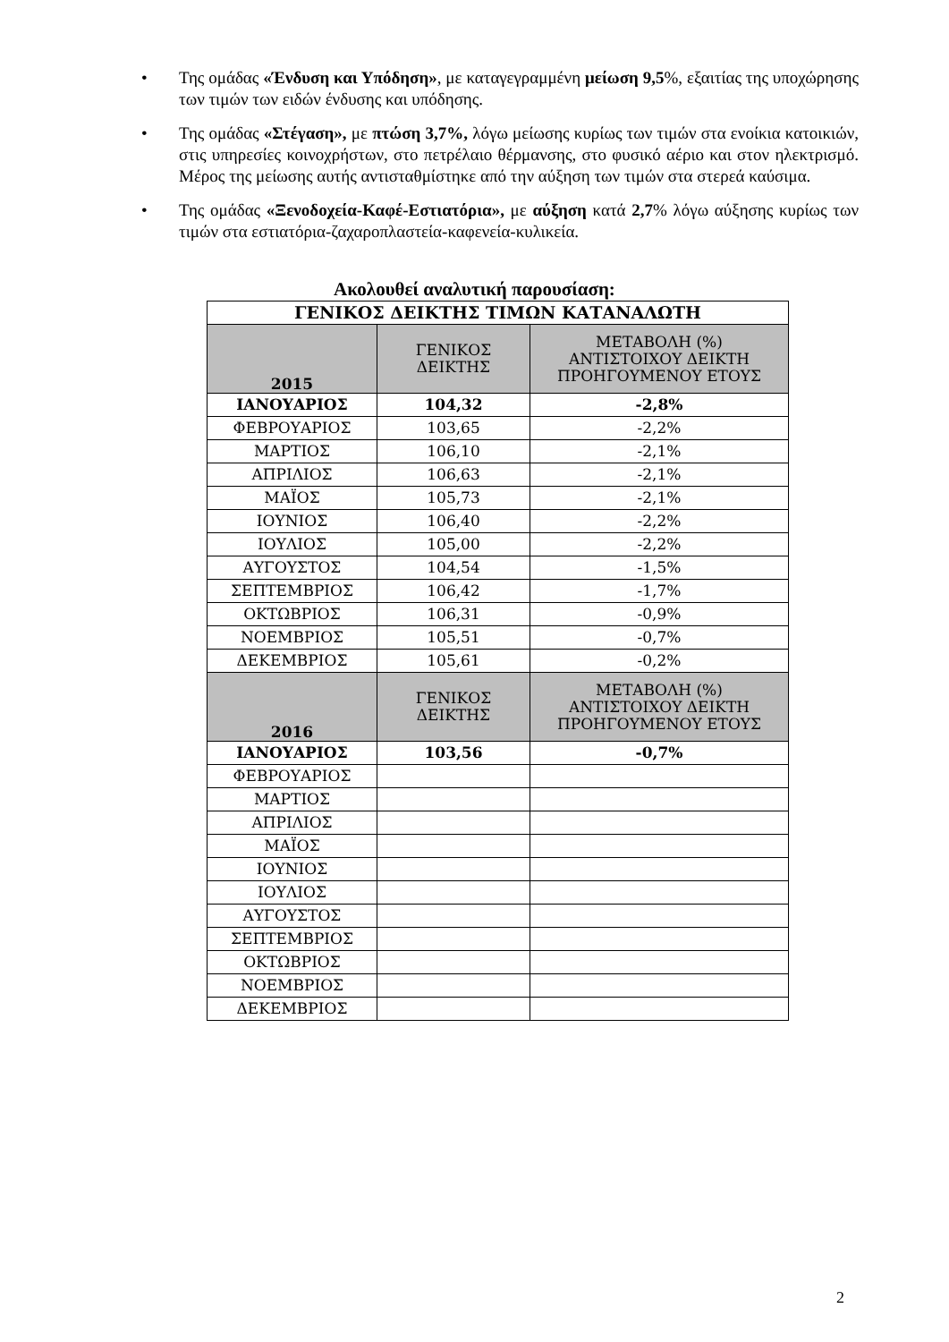• Της ομάδας «Ένδυση και Υπόδηση», με καταγεγραμμένη μείωση 9,5%, εξαιτίας της υποχώρησης των τιμών των ειδών ένδυσης και υπόδησης.
• Της ομάδας «Στέγαση», με πτώση 3,7%, λόγω μείωσης κυρίως των τιμών στα ενοίκια κατοικιών, στις υπηρεσίες κοινοχρήστων, στο πετρέλαιο θέρμανσης, στο φυσικό αέριο και στον ηλεκτρισμό. Μέρος της μείωσης αυτής αντισταθμίστηκε από την αύξηση των τιμών στα στερεά καύσιμα.
• Της ομάδας «Ξενοδοχεία-Καφέ-Εστιατόρια», με αύξηση κατά 2,7% λόγω αύξησης κυρίως των τιμών στα εστιατόρια-ζαχαροπλαστεία-καφενεία-κυλικεία.
Ακολουθεί αναλυτική παρουσίαση:
| ΓΕΝΙΚΟΣ ΔΕΙΚΤΗΣ ΤΙΜΩΝ ΚΑΤΑΝΑΛΩΤΗ | | |
| --- | --- | --- |
| 2015 | ΓΕΝΙΚΟΣ ΔΕΙΚΤΗΣ | ΜΕΤΑΒΟΛΗ (%) ΑΝΤΙΣΤΟΙΧΟΥ ΔΕΙΚΤΗ ΠΡΟΗΓΟΥΜΕΝΟΥ ΕΤΟΥΣ |
| ΙΑΝΟΥΑΡΙΟΣ | 104,32 | -2,8% |
| ΦΕΒΡΟΥΑΡΙΟΣ | 103,65 | -2,2% |
| ΜΑΡΤΙΟΣ | 106,10 | -2,1% |
| ΑΠΡΙΛΙΟΣ | 106,63 | -2,1% |
| ΜΑΪΟΣ | 105,73 | -2,1% |
| ΙΟΥΝΙΟΣ | 106,40 | -2,2% |
| ΙΟΥΛΙΟΣ | 105,00 | -2,2% |
| ΑΥΓΟΥΣΤΟΣ | 104,54 | -1,5% |
| ΣΕΠΤΕΜΒΡΙΟΣ | 106,42 | -1,7% |
| ΟΚΤΩΒΡΙΟΣ | 106,31 | -0,9% |
| ΝΟΕΜΒΡΙΟΣ | 105,51 | -0,7% |
| ΔΕΚΕΜΒΡΙΟΣ | 105,61 | -0,2% |
| 2016 | ΓΕΝΙΚΟΣ ΔΕΙΚΤΗΣ | ΜΕΤΑΒΟΛΗ (%) ΑΝΤΙΣΤΟΙΧΟΥ ΔΕΙΚΤΗ ΠΡΟΗΓΟΥΜΕΝΟΥ ΕΤΟΥΣ |
| ΙΑΝΟΥΑΡΙΟΣ | 103,56 | -0,7% |
| ΦΕΒΡΟΥΑΡΙΟΣ | | |
| ΜΑΡΤΙΟΣ | | |
| ΑΠΡΙΛΙΟΣ | | |
| ΜΑΪΟΣ | | |
| ΙΟΥΝΙΟΣ | | |
| ΙΟΥΛΙΟΣ | | |
| ΑΥΓΟΥΣΤΟΣ | | |
| ΣΕΠΤΕΜΒΡΙΟΣ | | |
| ΟΚΤΩΒΡΙΟΣ | | |
| ΝΟΕΜΒΡΙΟΣ | | |
| ΔΕΚΕΜΒΡΙΟΣ | | |
2